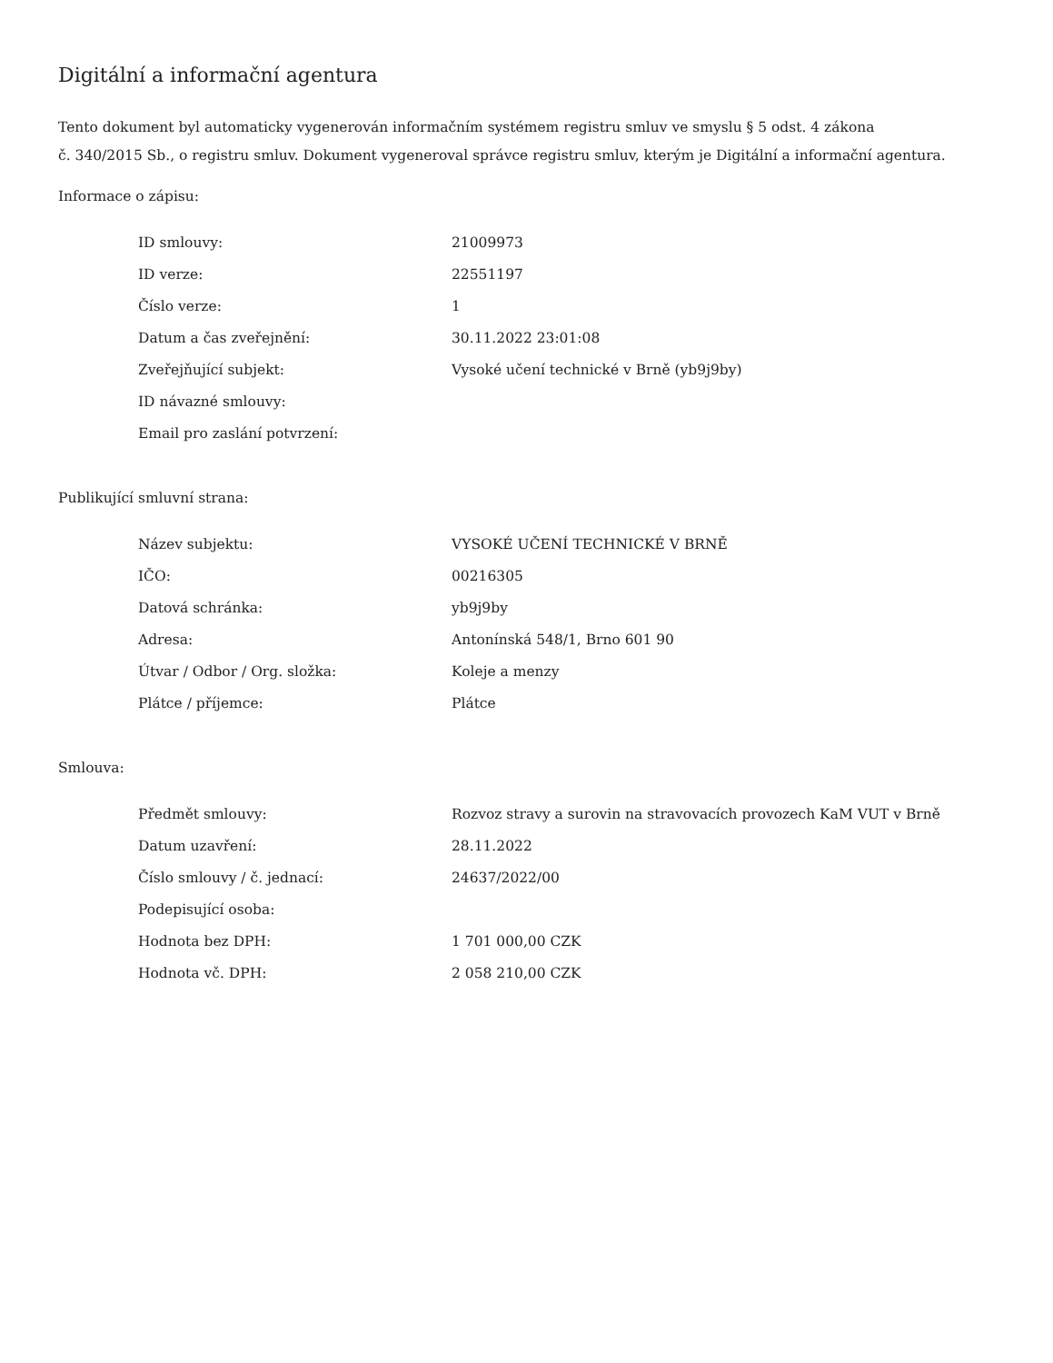Digitální a informační agentura
Tento dokument byl automaticky vygenerován informačním systémem registru smluv ve smyslu § 5 odst. 4 zákona
č. 340/2015 Sb., o registru smluv. Dokument vygeneroval správce registru smluv, kterým je Digitální a informační agentura.
Informace o zápisu:
| ID smlouvy: | 21009973 |
| ID verze: | 22551197 |
| Číslo verze: | 1 |
| Datum a čas zveřejnění: | 30.11.2022 23:01:08 |
| Zveřejňující subjekt: | Vysoké učení technické v Brně (yb9j9by) |
| ID návazné smlouvy: | |
| Email pro zaslání potvrzení: | |
Publikující smluvní strana:
| Název subjektu: | VYSOKÉ UČENÍ TECHNICKÉ V BRNĚ |
| IČO: | 00216305 |
| Datová schránka: | yb9j9by |
| Adresa: | Antonínská 548/1, Brno 601 90 |
| Útvar / Odbor / Org. složka: | Koleje a menzy |
| Plátce / příjemce: | Plátce |
Smlouva:
| Předmět smlouvy: | Rozvoz stravy a surovin na stravovacích provozech KaM VUT v Brně |
| Datum uzavření: | 28.11.2022 |
| Číslo smlouvy / č. jednací: | 24637/2022/00 |
| Podepisující osoba: | |
| Hodnota bez DPH: | 1 701 000,00 CZK |
| Hodnota vč. DPH: | 2 058 210,00 CZK |